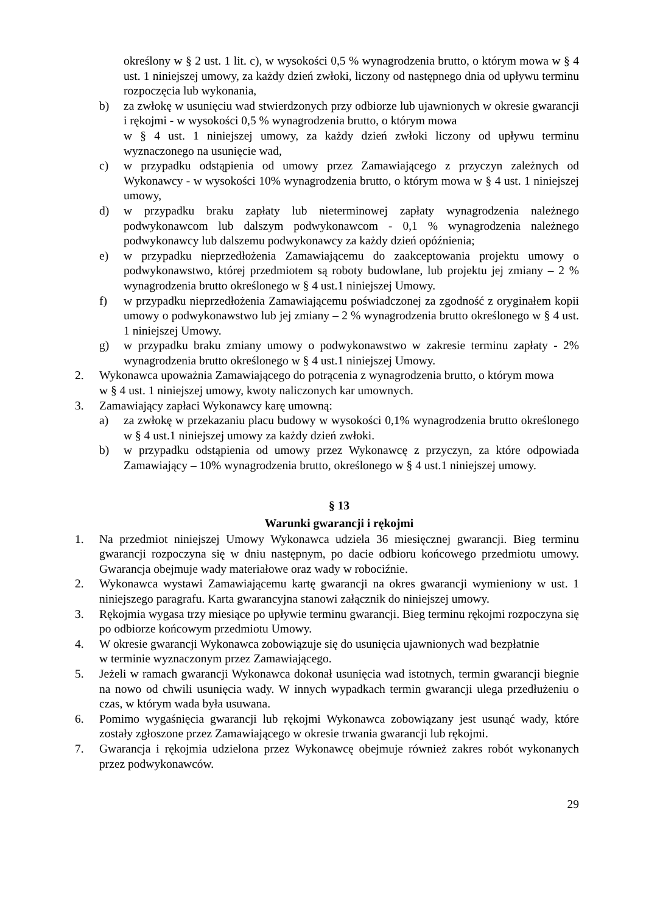określony w § 2 ust. 1 lit. c), w wysokości 0,5 % wynagrodzenia brutto, o którym mowa w § 4 ust. 1 niniejszej umowy, za każdy dzień zwłoki, liczony od następnego dnia od upływu terminu rozpoczęcia lub wykonania,
b) za zwłokę w usunięciu wad stwierdzonych przy odbiorze lub ujawnionych w okresie gwarancji i rękojmi - w wysokości 0,5 % wynagrodzenia brutto, o którym mowa
w § 4 ust. 1 niniejszej umowy, za każdy dzień zwłoki liczony od upływu terminu wyznaczonego na usunięcie wad,
c) w przypadku odstąpienia od umowy przez Zamawiającego z przyczyn zależnych od Wykonawcy - w wysokości 10% wynagrodzenia brutto, o którym mowa w § 4 ust. 1 niniejszej umowy,
d) w przypadku braku zapłaty lub nieterminowej zapłaty wynagrodzenia należnego podwykonawcom lub dalszym podwykonawcom - 0,1 % wynagrodzenia należnego podwykonawcy lub dalszemu podwykonawcy za każdy dzień opóźnienia;
e) w przypadku nieprzedłożenia Zamawiającemu do zaakceptowania projektu umowy o podwykonawstwo, której przedmiotem są roboty budowlane, lub projektu jej zmiany – 2 % wynagrodzenia brutto określonego w § 4 ust.1 niniejszej Umowy.
f) w przypadku nieprzedłożenia Zamawiającemu poświadczonej za zgodność z oryginałem kopii umowy o podwykonawstwo lub jej zmiany – 2 % wynagrodzenia brutto określonego w § 4 ust. 1 niniejszej Umowy.
g) w przypadku braku zmiany umowy o podwykonawstwo w zakresie terminu zapłaty - 2% wynagrodzenia brutto określonego w § 4 ust.1 niniejszej Umowy.
2. Wykonawca upoważnia Zamawiającego do potrącenia z wynagrodzenia brutto, o którym mowa
w § 4 ust. 1 niniejszej umowy, kwoty naliczonych kar umownych.
3. Zamawiający zapłaci Wykonawcy karę umowną:
a) za zwłokę w przekazaniu placu budowy w wysokości 0,1% wynagrodzenia brutto określonego w § 4 ust.1 niniejszej umowy za każdy dzień zwłoki.
b) w przypadku odstąpienia od umowy przez Wykonawcę z przyczyn, za które odpowiada Zamawiający – 10% wynagrodzenia brutto, określonego w § 4 ust.1 niniejszej umowy.
§ 13
Warunki gwarancji i rękojmi
1. Na przedmiot niniejszej Umowy Wykonawca udziela 36 miesięcznej gwarancji. Bieg terminu gwarancji rozpoczyna się w dniu następnym, po dacie odbioru końcowego przedmiotu umowy. Gwarancja obejmuje wady materiałowe oraz wady w robociźnie.
2. Wykonawca wystawi Zamawiającemu kartę gwarancji na okres gwarancji wymieniony w ust. 1 niniejszego paragrafu. Karta gwarancyjna stanowi załącznik do niniejszej umowy.
3. Rękojmia wygasa trzy miesiące po upływie terminu gwarancji. Bieg terminu rękojmi rozpoczyna się po odbiorze końcowym przedmiotu Umowy.
4. W okresie gwarancji Wykonawca zobowiązuje się do usunięcia ujawnionych wad bezpłatnie
w terminie wyznaczonym przez Zamawiającego.
5. Jeżeli w ramach gwarancji Wykonawca dokonał usunięcia wad istotnych, termin gwarancji biegnie na nowo od chwili usunięcia wady. W innych wypadkach termin gwarancji ulega przedłużeniu o czas, w którym wada była usuwana.
6. Pomimo wygaśnięcia gwarancji lub rękojmi Wykonawca zobowiązany jest usunąć wady, które zostały zgłoszone przez Zamawiającego w okresie trwania gwarancji lub rękojmi.
7. Gwarancja i rękojmia udzielona przez Wykonawcę obejmuje również zakres robót wykonanych przez podwykonawców.
29